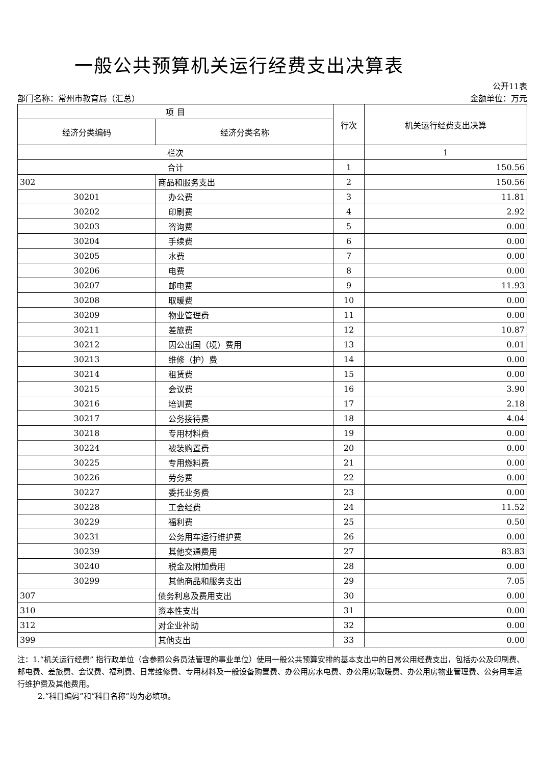一般公共预算机关运行经费支出决算表
公开11表
部门名称：常州市教育局（汇总） 金额单位：万元
| 项 目 | | 行次 | 机关运行经费支出决算 |
| --- | --- | --- | --- |
| 经济分类编码 | 经济分类名称 | | |
| 栏次 | | | 1 |
| 合计 | | 1 | 150.56 |
| 302 | 商品和服务支出 | 2 | 150.56 |
| 30201 | 办公费 | 3 | 11.81 |
| 30202 | 印刷费 | 4 | 2.92 |
| 30203 | 咨询费 | 5 | 0.00 |
| 30204 | 手续费 | 6 | 0.00 |
| 30205 | 水费 | 7 | 0.00 |
| 30206 | 电费 | 8 | 0.00 |
| 30207 | 邮电费 | 9 | 11.93 |
| 30208 | 取暖费 | 10 | 0.00 |
| 30209 | 物业管理费 | 11 | 0.00 |
| 30211 | 差旅费 | 12 | 10.87 |
| 30212 | 因公出国（境）费用 | 13 | 0.01 |
| 30213 | 维修（护）费 | 14 | 0.00 |
| 30214 | 租赁费 | 15 | 0.00 |
| 30215 | 会议费 | 16 | 3.90 |
| 30216 | 培训费 | 17 | 2.18 |
| 30217 | 公务接待费 | 18 | 4.04 |
| 30218 | 专用材料费 | 19 | 0.00 |
| 30224 | 被装购置费 | 20 | 0.00 |
| 30225 | 专用燃料费 | 21 | 0.00 |
| 30226 | 劳务费 | 22 | 0.00 |
| 30227 | 委托业务费 | 23 | 0.00 |
| 30228 | 工会经费 | 24 | 11.52 |
| 30229 | 福利费 | 25 | 0.50 |
| 30231 | 公务用车运行维护费 | 26 | 0.00 |
| 30239 | 其他交通费用 | 27 | 83.83 |
| 30240 | 税金及附加费用 | 28 | 0.00 |
| 30299 | 其他商品和服务支出 | 29 | 7.05 |
| 307 | 债务利息及费用支出 | 30 | 0.00 |
| 310 | 资本性支出 | 31 | 0.00 |
| 312 | 对企业补助 | 32 | 0.00 |
| 399 | 其他支出 | 33 | 0.00 |
注：1.“机关运行经费” 指行政单位（含参照公务员法管理的事业单位）使用一般公共预算安排的基本支出中的日常公用经费支出，包括办公及印刷费、邮电费、差旅费、会议费、福利费、日常维修费、专用材料及一般设备购置费、办公用房水电费、办公用房取暖费、办公用房物业管理费、公务用车运行维护费及其他费用。
2.“科目编码”和“科目名称”均为必填项。